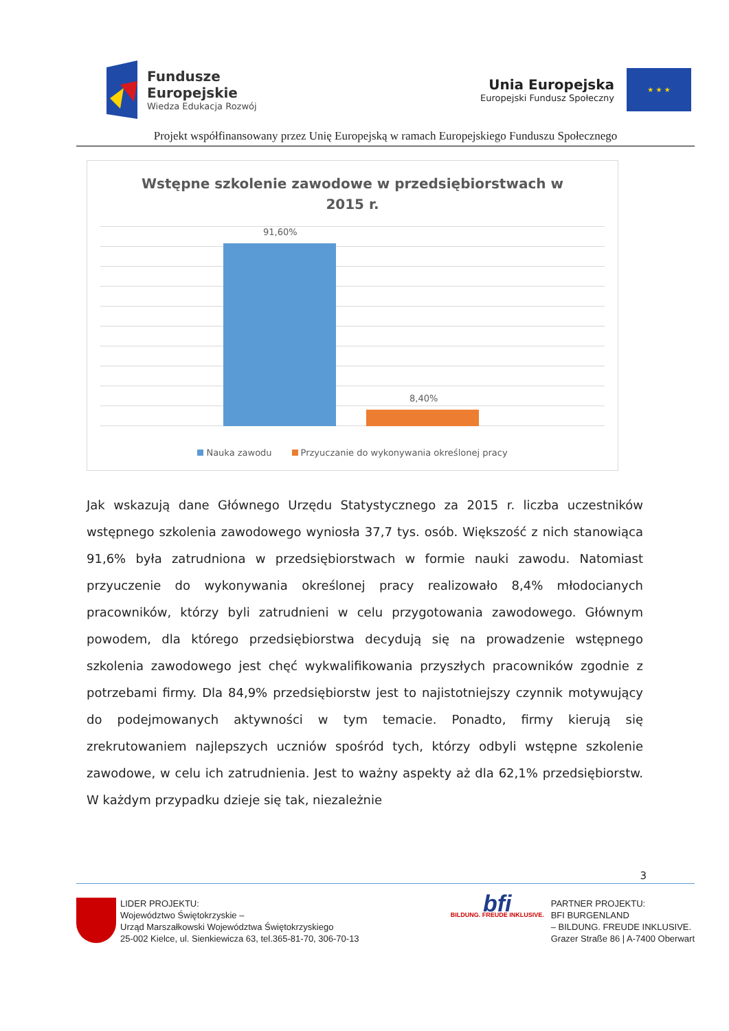Fundusze
Europejskie
Wiedza Edukacja Rozwój
Unia Europejska
Europejski Fundusz Społeczny
★ ★ ★
Projekt współfinansowany przez Unię Europejską w ramach Europejskiego Funduszu Społecznego
Wstępne szkolenie zawodowe w przedsiębiorstwach w
2015 r.
91,60%
8,40%
Nauka zawodu Przyuczanie do wykonywania określonej pracy
Jak wskazują dane Głównego Urzędu Statystycznego za 2015 r. liczba uczestników wstępnego szkolenia zawodowego wyniosła 37,7 tys. osób. Większość z nich stanowiąca 91,6% była zatrudniona w przedsiębiorstwach w formie nauki zawodu. Natomiast przyuczenie do wykonywania określonej pracy realizowało 8,4% młodocianych pracowników, którzy byli zatrudnieni w celu przygotowania zawodowego. Głównym powodem, dla którego przedsiębiorstwa decydują się na prowadzenie wstępnego szkolenia zawodowego jest chęć wykwalifikowania przyszłych pracowników zgodnie z potrzebami firmy. Dla 84,9% przedsiębiorstw jest to najistotniejszy czynnik motywujący do podejmowanych aktywności w tym temacie. Ponadto, firmy kierują się zrekrutowaniem najlepszych uczniów spośród tych, którzy odbyli wstępne szkolenie zawodowe, w celu ich zatrudnienia. Jest to ważny aspekty aż dla 62,1% przedsiębiorstw. W każdym przypadku dzieje się tak, niezależnie
3
LIDER PROJEKTU:
Województwo Świętokrzyskie –
Urząd Marszałkowski Województwa Świętokrzyskiego
25-002 Kielce, ul. Sienkiewicza 63, tel.365-81-70, 306-70-13
bfi
BILDUNG. FREUDE INKLUSIVE.
PARTNER PROJEKTU:
BFI BURGENLAND
– BILDUNG. FREUDE INKLUSIVE.
Grazer Straße 86 | A-7400 Oberwart